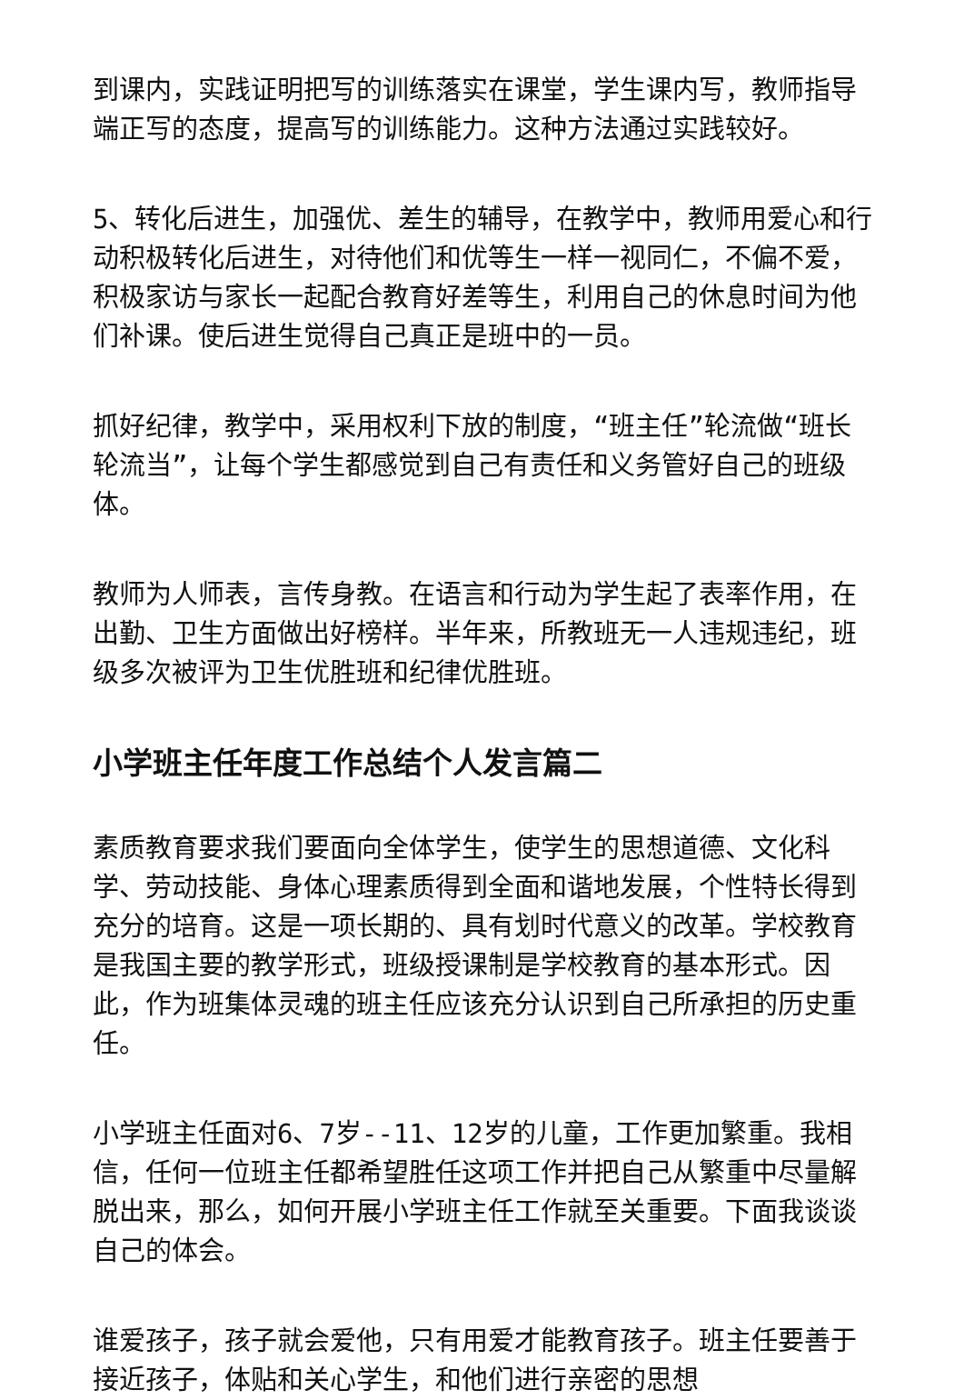到课内，实践证明把写的训练落实在课堂，学生课内写，教师指导端正写的态度，提高写的训练能力。这种方法通过实践较好。
5、转化后进生，加强优、差生的辅导，在教学中，教师用爱心和行动积极转化后进生，对待他们和优等生一样一视同仁，不偏不爱，积极家访与家长一起配合教育好差等生，利用自己的休息时间为他们补课。使后进生觉得自己真正是班中的一员。
抓好纪律，教学中，采用权利下放的制度，“班主任”轮流做“班长轮流当”，让每个学生都感觉到自己有责任和义务管好自己的班级体。
教师为人师表，言传身教。在语言和行动为学生起了表率作用，在出勤、卫生方面做出好榜样。半年来，所教班无一人违规违纪，班级多次被评为卫生优胜班和纪律优胜班。
小学班主任年度工作总结个人发言篇二
素质教育要求我们要面向全体学生，使学生的思想道德、文化科学、劳动技能、身体心理素质得到全面和谐地发展，个性特长得到充分的培育。这是一项长期的、具有划时代意义的改革。学校教育是我国主要的教学形式，班级授课制是学校教育的基本形式。因此，作为班集体灵魂的班主任应该充分认识到自己所承担的历史重任。
小学班主任面对6、7岁--11、12岁的儿童，工作更加繁重。我相信，任何一位班主任都希望胜任这项工作并把自己从繁重中尽量解脱出来，那么，如何开展小学班主任工作就至关重要。下面我谈谈自己的体会。
谁爱孩子，孩子就会爱他，只有用爱才能教育孩子。班主任要善于接近孩子，体贴和关心学生，和他们进行亲密的思想